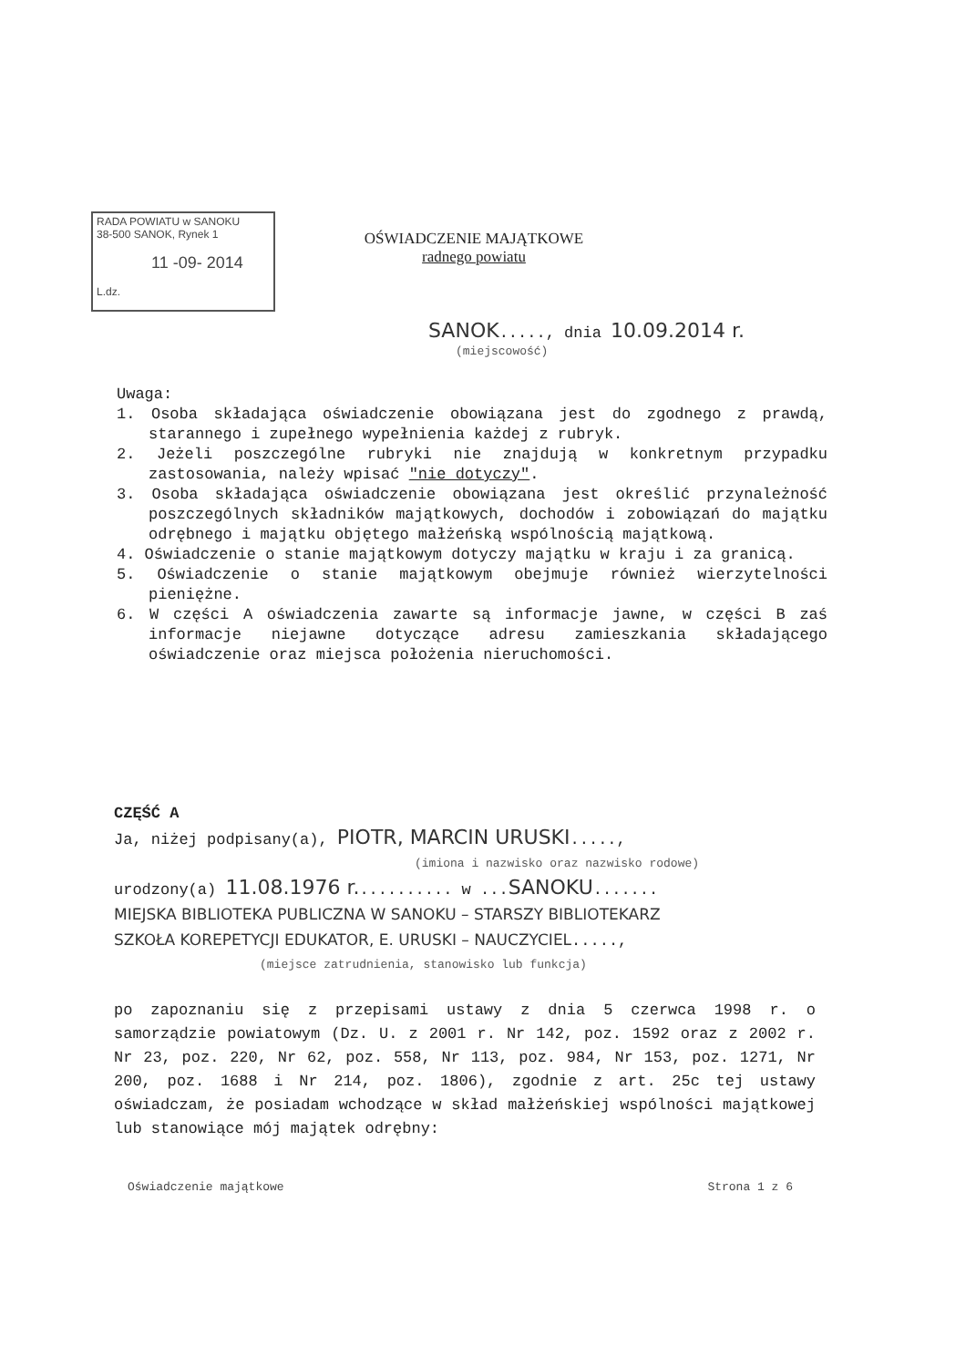RADA POWIATU w SANOKU
38-500 SANOK, Rynek 1
11 -09- 2014
L.dz.
OŚWIADCZENIE MAJĄTKOWE
radnego powiatu
SANOK....., dnia 10.09.2014 r.
(miejscowość)
Uwaga:
1. Osoba składająca oświadczenie obowiązana jest do zgodnego z prawdą, starannego i zupełnego wypełnienia każdej z rubryk.
2. Jeżeli poszczególne rubryki nie znajdują w konkretnym przypadku zastosowania, należy wpisać "nie dotyczy".
3. Osoba składająca oświadczenie obowiązana jest określić przynależność poszczególnych składników majątkowych, dochodów i zobowiązań do majątku odrębnego i majątku objętego małżeńską wspólnością majątkową.
4. Oświadczenie o stanie majątkowym dotyczy majątku w kraju i za granicą.
5. Oświadczenie o stanie majątkowym obejmuje również wierzytelności pieniężne.
6. W części A oświadczenia zawarte są informacje jawne, w części B zaś informacje niejawne dotyczące adresu zamieszkania składającego oświadczenie oraz miejsca położenia nieruchomości.
CZĘŚĆ A
Ja, niżej podpisany(a), PIOTR, MARCIN URUSKI.....,
(imiona i nazwisko oraz nazwisko rodowe)
urodzony(a) 11.08.1976 r........... w ...SANOKU.......
MIEJSKA BIBLIOTEKA PUBLICZNA W SANOKU – STARSZY BIBLIOTEKARZ
SZKOŁA KOREPETYCJI EDUKATOR, E. URUSKI – NAUCZYCIEL.....,
(miejsce zatrudnienia, stanowisko lub funkcja)
po zapoznaniu się z przepisami ustawy z dnia 5 czerwca 1998 r. o samorządzie powiatowym (Dz. U. z 2001 r. Nr 142, poz. 1592 oraz z 2002 r. Nr 23, poz. 220, Nr 62, poz. 558, Nr 113, poz. 984, Nr 153, poz. 1271, Nr 200, poz. 1688 i Nr 214, poz. 1806), zgodnie z art. 25c tej ustawy oświadczam, że posiadam wchodzące w skład małżeńskiej wspólności majątkowej lub stanowiące mój majątek odrębny:
Oświadczenie majątkowe Strona 1 z 6